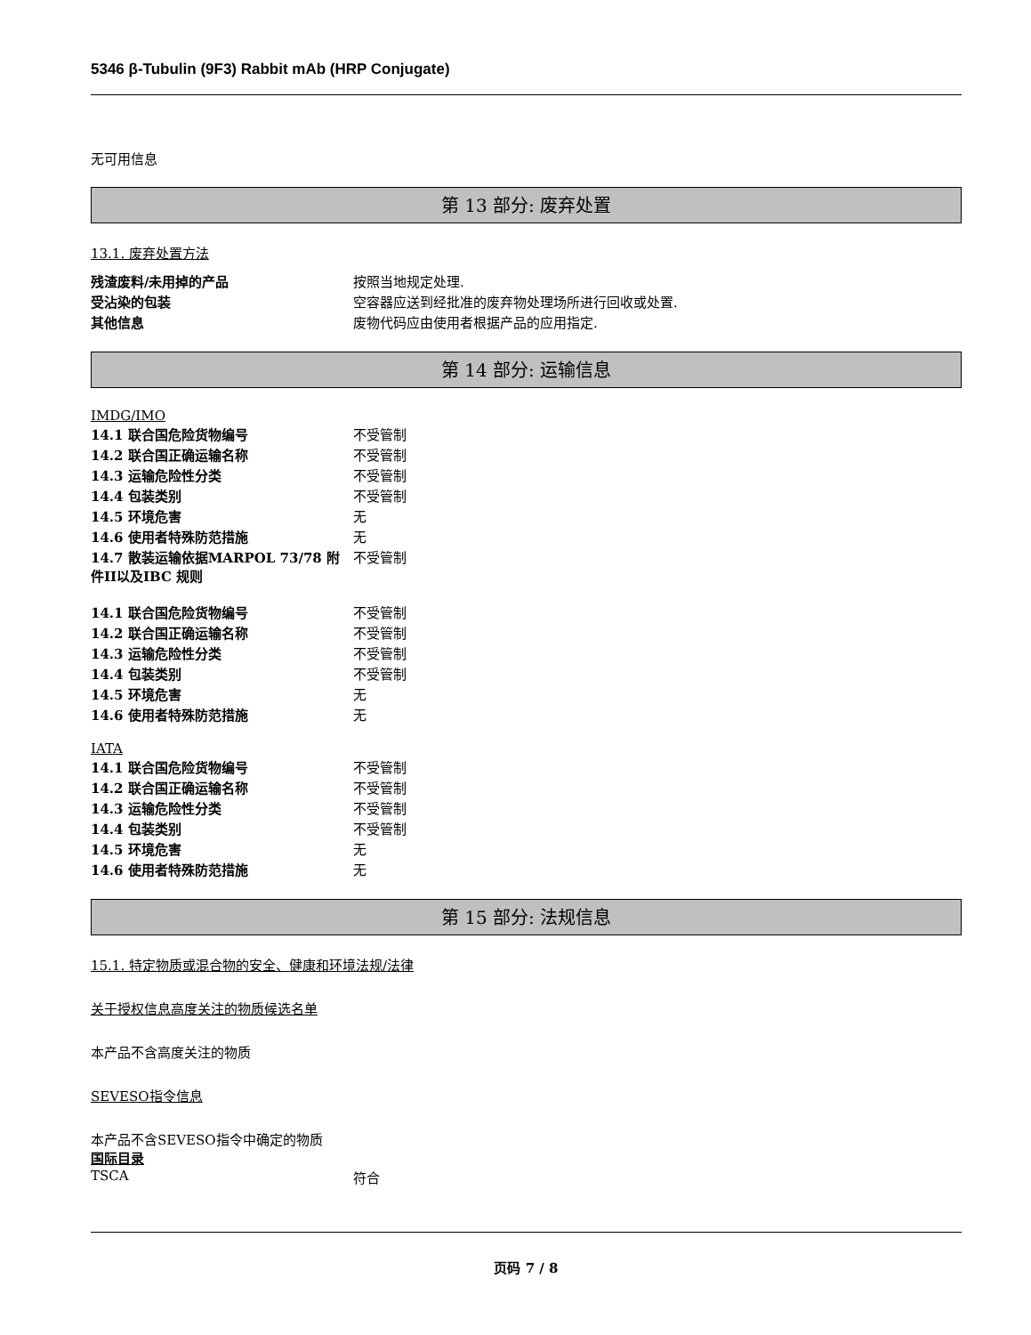5346 β-Tubulin (9F3) Rabbit mAb (HRP Conjugate)
无可用信息
第 13 部分: 废弃处置
13.1. 废弃处置方法
| 残渣废料/未用掉的产品 | 按照当地规定处理. |
| 受沾染的包装 | 空容器应送到经批准的废弃物处理场所进行回收或处置. |
| 其他信息 | 废物代码应由使用者根据产品的应用指定. |
第 14 部分: 运输信息
IMDG/IMO
| 14.1 联合国危险货物编号 | 不受管制 |
| 14.2 联合国正确运输名称 | 不受管制 |
| 14.3 运输危险性分类 | 不受管制 |
| 14.4 包装类别 | 不受管制 |
| 14.5 环境危害 | 无 |
| 14.6 使用者特殊防范措施 | 无 |
| 14.7 散装运输依据MARPOL 73/78 附件II以及IBC 规则 | 不受管制 |
| 14.1 联合国危险货物编号 | 不受管制 |
| 14.2 联合国正确运输名称 | 不受管制 |
| 14.3 运输危险性分类 | 不受管制 |
| 14.4 包装类别 | 不受管制 |
| 14.5 环境危害 | 无 |
| 14.6 使用者特殊防范措施 | 无 |
IATA
| 14.1 联合国危险货物编号 | 不受管制 |
| 14.2 联合国正确运输名称 | 不受管制 |
| 14.3 运输危险性分类 | 不受管制 |
| 14.4 包装类别 | 不受管制 |
| 14.5 环境危害 | 无 |
| 14.6 使用者特殊防范措施 | 无 |
第 15 部分: 法规信息
15.1. 特定物质或混合物的安全、健康和环境法规/法律
关于授权信息高度关注的物质候选名单
本产品不含高度关注的物质
SEVESO指令信息
本产品不含SEVESO指令中确定的物质
国际目录
| TSCA | 符合 |
页码 7 / 8